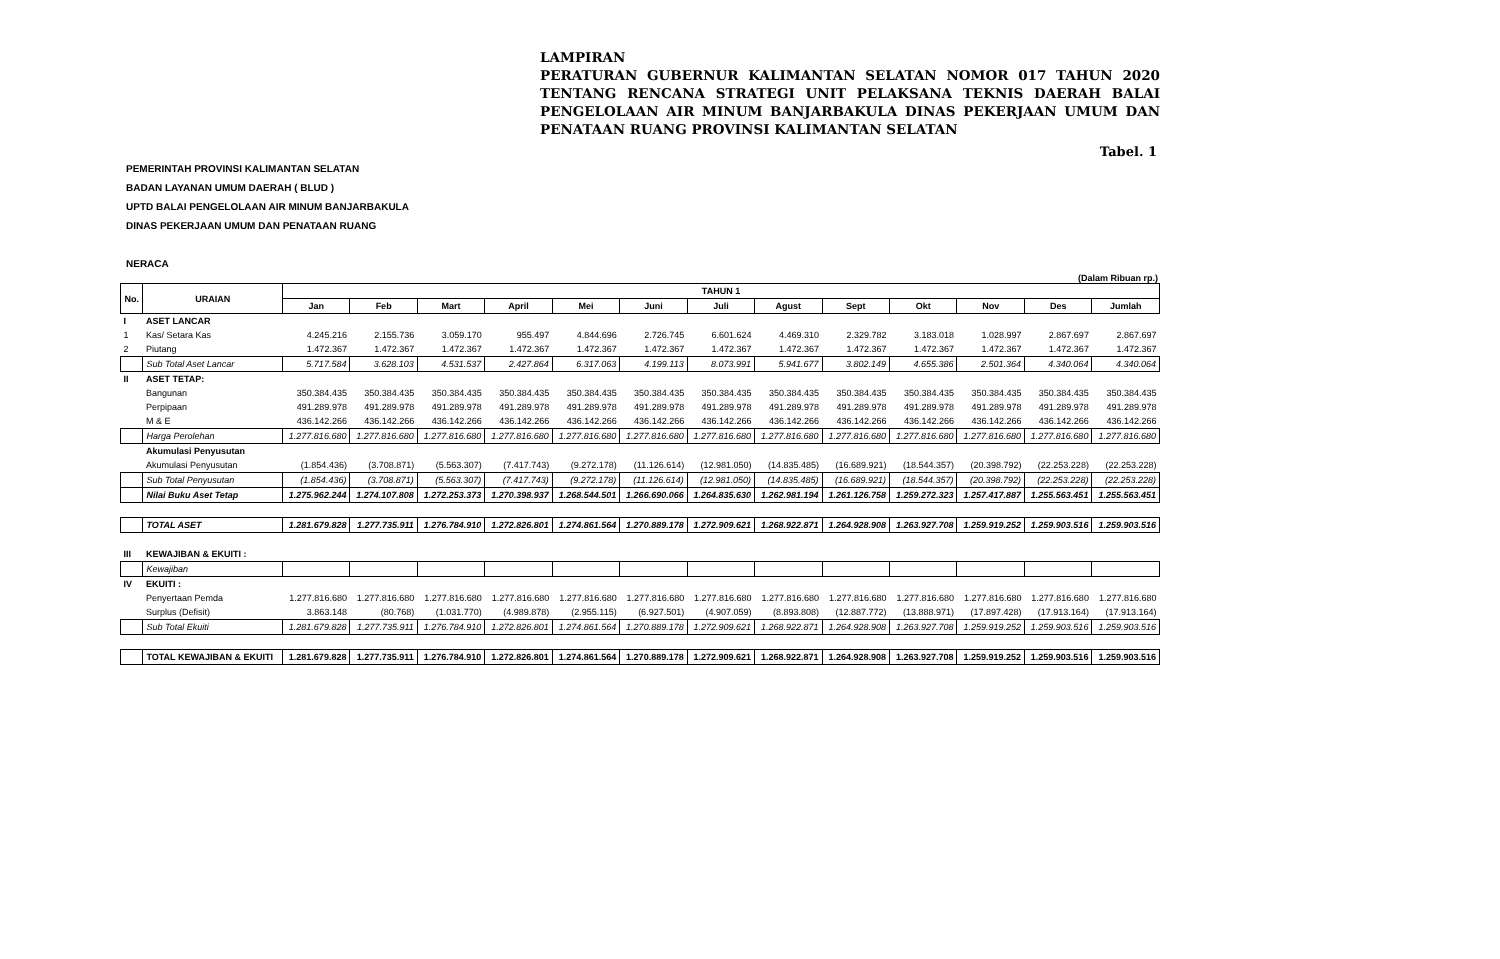LAMPIRAN
PERATURAN GUBERNUR KALIMANTAN SELATAN NOMOR 017 TAHUN 2020 TENTANG RENCANA STRATEGI UNIT PELAKSANA TEKNIS DAERAH BALAI PENGELOLAAN AIR MINUM BANJARBAKULA DINAS PEKERJAAN UMUM DAN PENATAAN RUANG PROVINSI KALIMANTAN SELATAN
Tabel. 1
PEMERINTAH PROVINSI KALIMANTAN SELATAN
BADAN LAYANAN UMUM DAERAH ( BLUD )
UPTD BALAI PENGELOLAAN AIR MINUM BANJARBAKULA
DINAS PEKERJAAN UMUM DAN PENATAAN RUANG
NERACA
(Dalam Ribuan rp.)
| No. | URAIAN | TAHUN 1 | | | | | | | | | | | | |
| --- | --- | --- | --- | --- | --- | --- | --- | --- | --- | --- | --- | --- | --- | --- |
| | | Jan | Feb | Mart | April | Mei | Juni | Juli | Agust | Sept | Okt | Nov | Des | Jumlah |
| I | ASET LANCAR | | | | | | | | | | | | | |
| 1 | Kas/ Setara Kas | 4.245.216 | 2.155.736 | 3.059.170 | 955.497 | 4.844.696 | 2.726.745 | 6.601.624 | 4.469.310 | 2.329.782 | 3.183.018 | 1.028.997 | 2.867.697 | 2.867.697 |
| 2 | Piutang | 1.472.367 | 1.472.367 | 1.472.367 | 1.472.367 | 1.472.367 | 1.472.367 | 1.472.367 | 1.472.367 | 1.472.367 | 1.472.367 | 1.472.367 | 1.472.367 | 1.472.367 |
| | Sub Total Aset Lancar | 5.717.584 | 3.628.103 | 4.531.537 | 2.427.864 | 6.317.063 | 4.199.113 | 8.073.991 | 5.941.677 | 3.802.149 | 4.655.386 | 2.501.364 | 4.340.064 | 4.340.064 |
| II | ASET TETAP: | | | | | | | | | | | | | |
| | Bangunan | 350.384.435 | 350.384.435 | 350.384.435 | 350.384.435 | 350.384.435 | 350.384.435 | 350.384.435 | 350.384.435 | 350.384.435 | 350.384.435 | 350.384.435 | 350.384.435 | 350.384.435 |
| | Perpipaan | 491.289.978 | 491.289.978 | 491.289.978 | 491.289.978 | 491.289.978 | 491.289.978 | 491.289.978 | 491.289.978 | 491.289.978 | 491.289.978 | 491.289.978 | 491.289.978 | 491.289.978 |
| | M & E | 436.142.266 | 436.142.266 | 436.142.266 | 436.142.266 | 436.142.266 | 436.142.266 | 436.142.266 | 436.142.266 | 436.142.266 | 436.142.266 | 436.142.266 | 436.142.266 | 436.142.266 |
| | Harga Perolehan | 1.277.816.680 | 1.277.816.680 | 1.277.816.680 | 1.277.816.680 | 1.277.816.680 | 1.277.816.680 | 1.277.816.680 | 1.277.816.680 | 1.277.816.680 | 1.277.816.680 | 1.277.816.680 | 1.277.816.680 | 1.277.816.680 |
| | Akumulasi Penyusutan | | | | | | | | | | | | | |
| | Akumulasi Penyusutan | (1.854.436) | (3.708.871) | (5.563.307) | (7.417.743) | (9.272.178) | (11.126.614) | (12.981.050) | (14.835.485) | (16.689.921) | (18.544.357) | (20.398.792) | (22.253.228) | (22.253.228) |
| | Sub Total Penyusutan | (1.854.436) | (3.708.871) | (5.563.307) | (7.417.743) | (9.272.178) | (11.126.614) | (12.981.050) | (14.835.485) | (16.689.921) | (18.544.357) | (20.398.792) | (22.253.228) | (22.253.228) |
| | Nilai Buku Aset Tetap | 1.275.962.244 | 1.274.107.808 | 1.272.253.373 | 1.270.398.937 | 1.268.544.501 | 1.266.690.066 | 1.264.835.630 | 1.262.981.194 | 1.261.126.758 | 1.259.272.323 | 1.257.417.887 | 1.255.563.451 | 1.255.563.451 |
| | TOTAL ASET | 1.281.679.828 | 1.277.735.911 | 1.276.784.910 | 1.272.826.801 | 1.274.861.564 | 1.270.889.178 | 1.272.909.621 | 1.268.922.871 | 1.264.928.908 | 1.263.927.708 | 1.259.919.252 | 1.259.903.516 | 1.259.903.516 |
| III | KEWAJIBAN & EKUITI : | | | | | | | | | | | | | |
| | Kewajiban | | | | | | | | | | | | | |
| IV | EKUITI : | | | | | | | | | | | | | |
| | Penyertaan Pemda | 1.277.816.680 | 1.277.816.680 | 1.277.816.680 | 1.277.816.680 | 1.277.816.680 | 1.277.816.680 | 1.277.816.680 | 1.277.816.680 | 1.277.816.680 | 1.277.816.680 | 1.277.816.680 | 1.277.816.680 | 1.277.816.680 |
| | Surplus (Defisit) | 3.863.148 | (80.768) | (1.031.770) | (4.989.878) | (2.955.115) | (6.927.501) | (4.907.059) | (8.893.808) | (12.887.772) | (13.888.971) | (17.897.428) | (17.913.164) | (17.913.164) |
| | Sub Total Ekuiti | 1.281.679.828 | 1.277.735.911 | 1.276.784.910 | 1.272.826.801 | 1.274.861.564 | 1.270.889.178 | 1.272.909.621 | 1.268.922.871 | 1.264.928.908 | 1.263.927.708 | 1.259.919.252 | 1.259.903.516 | 1.259.903.516 |
| | TOTAL KEWAJIBAN & EKUITI | 1.281.679.828 | 1.277.735.911 | 1.276.784.910 | 1.272.826.801 | 1.274.861.564 | 1.270.889.178 | 1.272.909.621 | 1.268.922.871 | 1.264.928.908 | 1.263.927.708 | 1.259.919.252 | 1.259.903.516 | 1.259.903.516 |